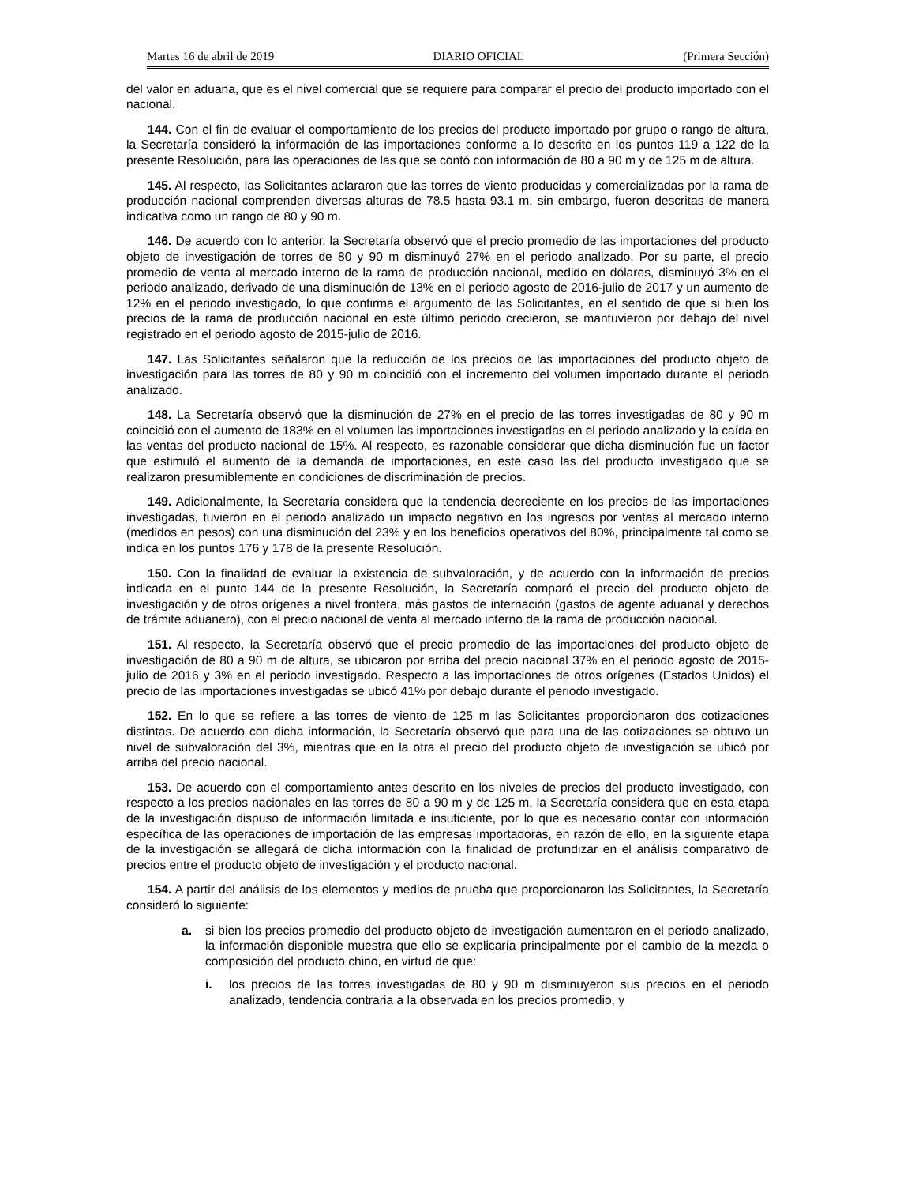Martes 16 de abril de 2019 DIARIO OFICIAL (Primera Sección)
del valor en aduana, que es el nivel comercial que se requiere para comparar el precio del producto importado con el nacional.
144. Con el fin de evaluar el comportamiento de los precios del producto importado por grupo o rango de altura, la Secretaría consideró la información de las importaciones conforme a lo descrito en los puntos 119 a 122 de la presente Resolución, para las operaciones de las que se contó con información de 80 a 90 m y de 125 m de altura.
145. Al respecto, las Solicitantes aclararon que las torres de viento producidas y comercializadas por la rama de producción nacional comprenden diversas alturas de 78.5 hasta 93.1 m, sin embargo, fueron descritas de manera indicativa como un rango de 80 y 90 m.
146. De acuerdo con lo anterior, la Secretaría observó que el precio promedio de las importaciones del producto objeto de investigación de torres de 80 y 90 m disminuyó 27% en el periodo analizado. Por su parte, el precio promedio de venta al mercado interno de la rama de producción nacional, medido en dólares, disminuyó 3% en el periodo analizado, derivado de una disminución de 13% en el periodo agosto de 2016-julio de 2017 y un aumento de 12% en el periodo investigado, lo que confirma el argumento de las Solicitantes, en el sentido de que si bien los precios de la rama de producción nacional en este último periodo crecieron, se mantuvieron por debajo del nivel registrado en el periodo agosto de 2015-julio de 2016.
147. Las Solicitantes señalaron que la reducción de los precios de las importaciones del producto objeto de investigación para las torres de 80 y 90 m coincidió con el incremento del volumen importado durante el periodo analizado.
148. La Secretaría observó que la disminución de 27% en el precio de las torres investigadas de 80 y 90 m coincidió con el aumento de 183% en el volumen las importaciones investigadas en el periodo analizado y la caída en las ventas del producto nacional de 15%. Al respecto, es razonable considerar que dicha disminución fue un factor que estimuló el aumento de la demanda de importaciones, en este caso las del producto investigado que se realizaron presumiblemente en condiciones de discriminación de precios.
149. Adicionalmente, la Secretaría considera que la tendencia decreciente en los precios de las importaciones investigadas, tuvieron en el periodo analizado un impacto negativo en los ingresos por ventas al mercado interno (medidos en pesos) con una disminución del 23% y en los beneficios operativos del 80%, principalmente tal como se indica en los puntos 176 y 178 de la presente Resolución.
150. Con la finalidad de evaluar la existencia de subvaloración, y de acuerdo con la información de precios indicada en el punto 144 de la presente Resolución, la Secretaría comparó el precio del producto objeto de investigación y de otros orígenes a nivel frontera, más gastos de internación (gastos de agente aduanal y derechos de trámite aduanero), con el precio nacional de venta al mercado interno de la rama de producción nacional.
151. Al respecto, la Secretaría observó que el precio promedio de las importaciones del producto objeto de investigación de 80 a 90 m de altura, se ubicaron por arriba del precio nacional 37% en el periodo agosto de 2015-julio de 2016 y 3% en el periodo investigado. Respecto a las importaciones de otros orígenes (Estados Unidos) el precio de las importaciones investigadas se ubicó 41% por debajo durante el periodo investigado.
152. En lo que se refiere a las torres de viento de 125 m las Solicitantes proporcionaron dos cotizaciones distintas. De acuerdo con dicha información, la Secretaría observó que para una de las cotizaciones se obtuvo un nivel de subvaloración del 3%, mientras que en la otra el precio del producto objeto de investigación se ubicó por arriba del precio nacional.
153. De acuerdo con el comportamiento antes descrito en los niveles de precios del producto investigado, con respecto a los precios nacionales en las torres de 80 a 90 m y de 125 m, la Secretaría considera que en esta etapa de la investigación dispuso de información limitada e insuficiente, por lo que es necesario contar con información específica de las operaciones de importación de las empresas importadoras, en razón de ello, en la siguiente etapa de la investigación se allegará de dicha información con la finalidad de profundizar en el análisis comparativo de precios entre el producto objeto de investigación y el producto nacional.
154. A partir del análisis de los elementos y medios de prueba que proporcionaron las Solicitantes, la Secretaría consideró lo siguiente:
a. si bien los precios promedio del producto objeto de investigación aumentaron en el periodo analizado, la información disponible muestra que ello se explicaría principalmente por el cambio de la mezcla o composición del producto chino, en virtud de que:
i. los precios de las torres investigadas de 80 y 90 m disminuyeron sus precios en el periodo analizado, tendencia contraria a la observada en los precios promedio, y